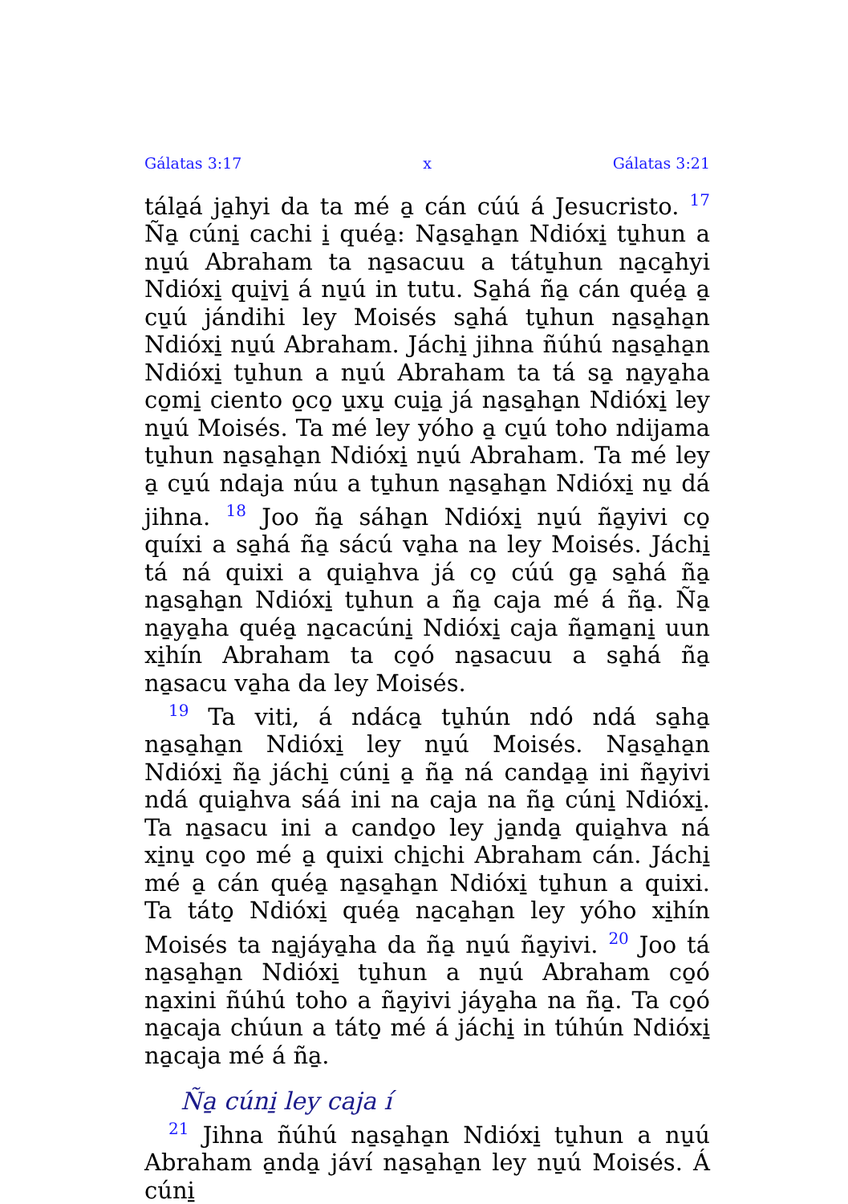Gálatas 3:17 x Gálatas 3:21
tála̱á ja̱hyi da ta mé a̱ cán cúú á Jesucristo. <sup>17</sup> Ña̱ cúni̱ cachi i̱ qué​a̱: Na̱sa̱ha̱n Ndióxi̱ tu̱hun a nu̱ú Abraham ta na̱sacuu a tátu̱hun na̱ca̱hyi Ndióxi̱ qui̱vi̱ á nu̱ú in tutu. Sa̱há ña̱ cán qué​a̱ a̱ cu̱ú jándihi ley Moisés sa̱há tu̱hun na̱sa̱ha̱n Ndióxi̱ nu̱ú Abraham. Jáchi̱ jihna ñúhú na̱sa̱ha̱n Ndióxi̱ tu̱hun a nu̱ú Abraham ta tá sa̱ na̱ya̱ha co̱mi̱ ciento o̱co̱ u̱xu̱ cui̱a̱ já na̱sa̱ha̱n Ndióxi̱ ley nu̱ú Moisés. Ta mé ley yóho a̱ cu̱ú toho ndijama tu̱hun na̱sa̱ha̱n Ndióxi̱ nu̱ú Abraham. Ta mé ley a̱ cu̱ú ndaja núu a tu̱hun na̱sa̱ha̱n Ndióxi̱ nu̱ dá jihna. <sup>18</sup> Joo ña̱ sáha̱n Ndióxi̱ nu̱ú ña̱yivi co̱ quíxi a sa̱há ña̱ sácú va̱ha na ley Moisés. Jáchi̱ tá ná quixi a quia̱hva já co̱ cúú ga̱ sa̱há ña̱ na̱sa̱ha̱n Ndióxi̱ tu̱hun a ña̱ caja mé á ña̱. Ña̱ na̱ya̱ha qué​a̱ na̱cacúni̱ Ndióxi̱ caja ña̱ma̱ni̱ uun xi̱hín Abraham ta co̱ó na̱sacuu a sa̱há ña̱ na̱sacu va̱ha da ley Moisés.
<sup>19</sup> Ta viti, á ndáca̱ tu̱hún ndó ndá sa̱ha̱ na̱sa̱ha̱n Ndióxi̱ ley nu̱ú Moisés. Na̱sa̱ha̱n Ndióxi̱ ña̱ jáchi̱ cúni̱ a̱ ña̱ ná canda̱a̱ ini ña̱yivi ndá quia̱hva sáá ini na caja na ña̱ cúni̱ Ndióxi̱. Ta na̱sacu ini a cando̱o ley ja̱nda̱ quia̱hva ná xi̱nu̱ co̱o mé a̱ quixi chi̱chi Abraham cán. Jáchi̱ mé a̱ cán qué​a̱ na̱sa̱ha̱n Ndióxi̱ tu̱hun a quixi. Ta táto̱ Ndióxi̱ qué​a̱ na̱ca̱ha̱n ley yóho xi̱hín Moisés ta na̱jáya̱ha da ña̱ nu̱ú ña̱yivi. <sup>20</sup> Joo tá na̱sa̱ha̱n Ndióxi̱ tu̱hun a nu̱ú Abraham co̱ó na̱xini ñúhú toho a ña̱yivi jáya̱ha na ña̱. Ta co̱ó na̱caja chúun a táto̱ mé á jáchi̱ in túhún Ndióxi̱ na̱caja mé á ña̱.
Ña̱ cúni̱ ley caja í
<sup>21</sup> Jihna ñúhú na̱sa̱ha̱n Ndióxi̱ tu̱hun a nu̱ú Abraham a̱nda̱ jáví na̱sa̱ha̱n ley nu̱ú Moisés. Á cúni̱